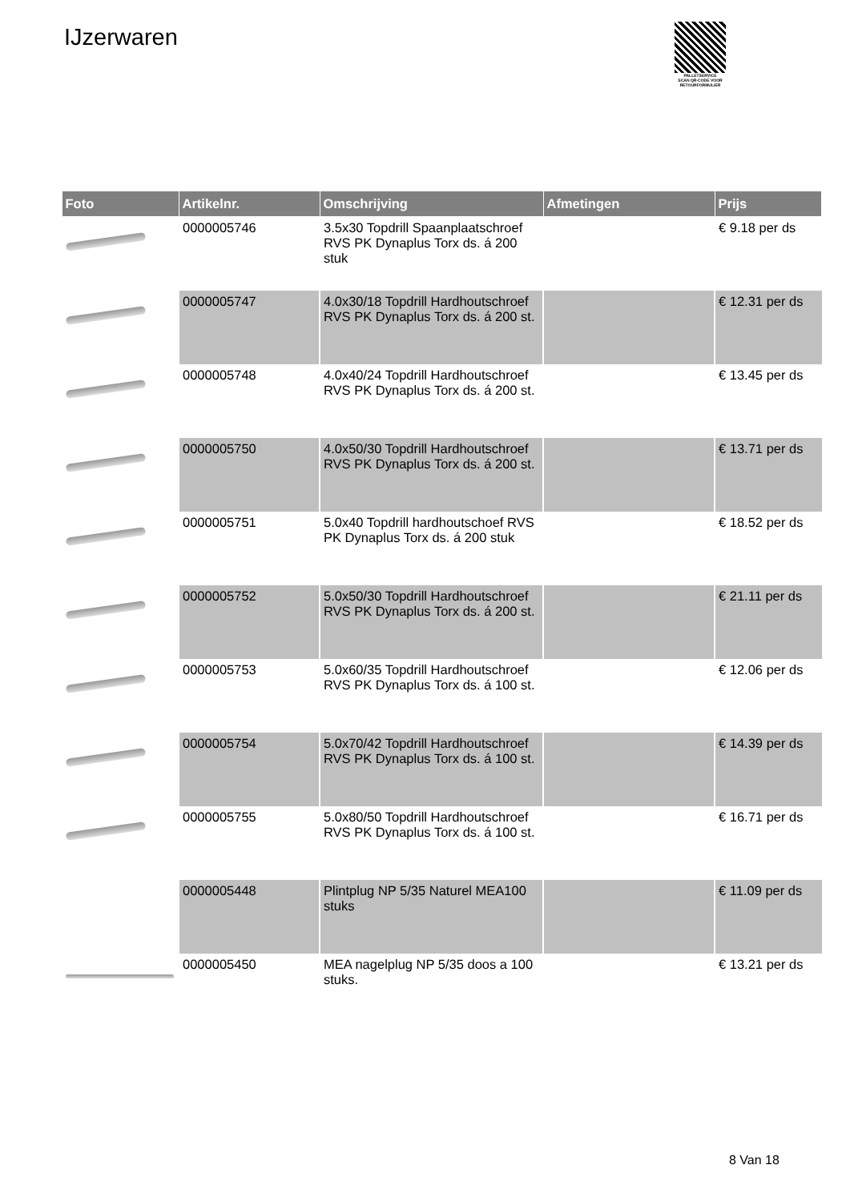IJzerwaren
PALLETSERVICE
SCAN QR-CODE VOOR RETOURFORMULIER
| Foto | Artikelnr. | Omschrijving | Afmetingen | Prijs |
| --- | --- | --- | --- | --- |
| | 0000005746 | 3.5x30 Topdrill Spaanplaatschroef RVS PK Dynaplus Torx ds. á 200 stuk | | € 9.18 per ds |
| | 0000005747 | 4.0x30/18 Topdrill Hardhoutschroef RVS PK Dynaplus Torx ds. á 200 st. | | € 12.31 per ds |
| | 0000005748 | 4.0x40/24 Topdrill Hardhoutschroef RVS PK Dynaplus Torx ds. á 200 st. | | € 13.45 per ds |
| | 0000005750 | 4.0x50/30 Topdrill Hardhoutschroef RVS PK Dynaplus Torx ds. á 200 st. | | € 13.71 per ds |
| | 0000005751 | 5.0x40 Topdrill hardhoutschoef RVS PK Dynaplus Torx ds. á 200 stuk | | € 18.52 per ds |
| | 0000005752 | 5.0x50/30 Topdrill Hardhoutschroef RVS PK Dynaplus Torx ds. á 200 st. | | € 21.11 per ds |
| | 0000005753 | 5.0x60/35 Topdrill Hardhoutschroef RVS PK Dynaplus Torx ds. á 100 st. | | € 12.06 per ds |
| | 0000005754 | 5.0x70/42 Topdrill Hardhoutschroef RVS PK Dynaplus Torx ds. á 100 st. | | € 14.39 per ds |
| | 0000005755 | 5.0x80/50 Topdrill Hardhoutschroef RVS PK Dynaplus Torx ds. á 100 st. | | € 16.71 per ds |
| | 0000005448 | Plintplug NP 5/35 Naturel MEA100 stuks | | € 11.09 per ds |
| | 0000005450 | MEA nagelplug NP 5/35 doos a 100 stuks. | | € 13.21 per ds |
8 Van 18